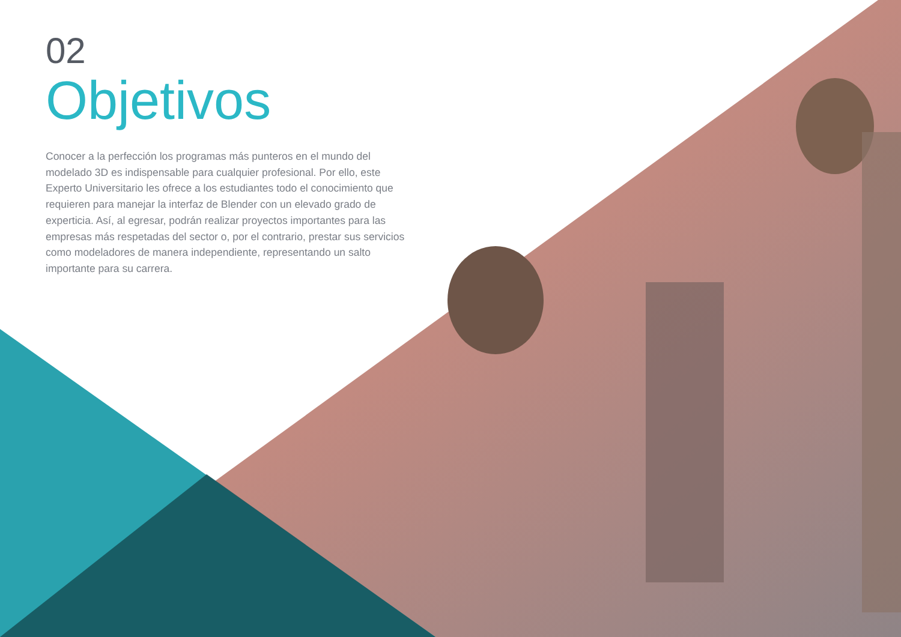02
Objetivos
Conocer a la perfección los programas más punteros en el mundo del modelado 3D es indispensable para cualquier profesional. Por ello, este Experto Universitario les ofrece a los estudiantes todo el conocimiento que requieren para manejar la interfaz de Blender con un elevado grado de experticia. Así, al egresar, podrán realizar proyectos importantes para las empresas más respetadas del sector o, por el contrario, prestar sus servicios como modeladores de manera independiente, representando un salto importante para su carrera.